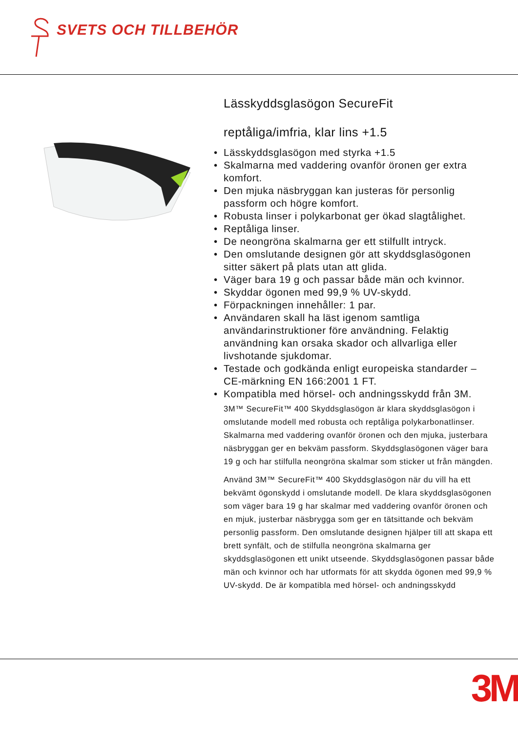SVETS OCH TILLBEHÖR
Lässkyddsglasögon SecureFit
reptåliga/imfria, klar lins +1.5
• Lässkyddsglasögon med styrka +1.5
• Skalmarna med vaddering ovanför öronen ger extra komfort.
• Den mjuka näsbryggan kan justeras för personlig passform och högre komfort.
• Robusta linser i polykarbonat ger ökad slagtålighet.
• Reptåliga linser.
• De neongröna skalmarna ger ett stilfullt intryck.
• Den omslutande designen gör att skyddsglasögonen sitter säkert på plats utan att glida.
• Väger bara 19 g och passar både män och kvinnor.
• Skyddar ögonen med 99,9 % UV-skydd.
• Förpackningen innehåller: 1 par.
• Användaren skall ha läst igenom samtliga användarinstruktioner före användning. Felaktig användning kan orsaka skador och allvarliga eller livshotande sjukdomar.
• Testade och godkända enligt europeiska standarder – CE-märkning EN 166:2001 1 FT.
• Kompatibla med hörsel- och andningsskydd från 3M.
3M™ SecureFit™ 400 Skyddsglasögon är klara skyddsglasögon i omslutande modell med robusta och reptåliga polykarbonatlinser. Skalmarna med vaddering ovanför öronen och den mjuka, justerbara näsbryggan ger en bekväm passform. Skyddsglasögonen väger bara 19 g och har stilfulla neongröna skalmar som sticker ut från mängden.
Använd 3M™ SecureFit™ 400 Skyddsglasögon när du vill ha ett bekvämt ögonskydd i omslutande modell. De klara skyddsglasögonen som väger bara 19 g har skalmar med vaddering ovanför öronen och en mjuk, justerbar näsbrygga som ger en tätsittande och bekväm personlig passform. Den omslutande designen hjälper till att skapa ett brett synfält, och de stilfulla neongröna skalmarna ger skyddsglasögonen ett unikt utseende. Skyddsglasögonen passar både män och kvinnor och har utformats för att skydda ögonen med 99,9 % UV-skydd. De är kompatibla med hörsel- och andningsskydd
3M